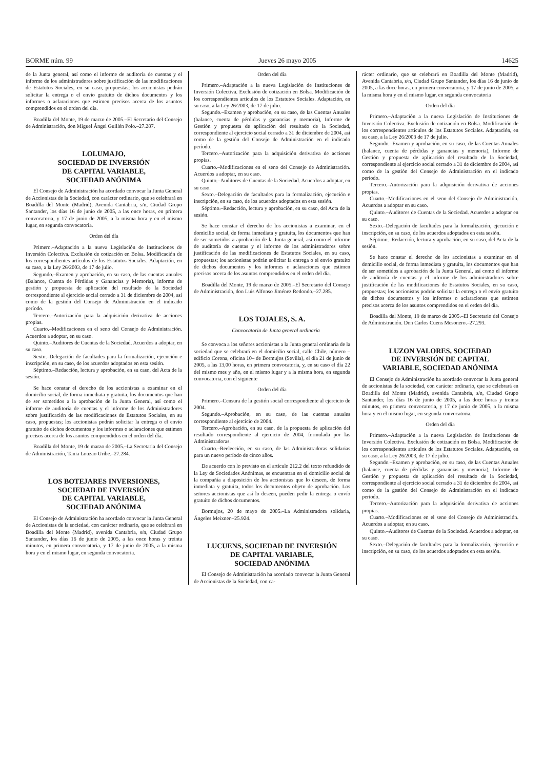BORME núm. 99 Jueves 26 mayo 2005 14625
de la Junta general, así como el informe de auditoría de cuentas y el informe de los administradores sobre justificación de las modificaciones de Estatutos Sociales, en su caso, propuestas; los accionistas podrán solicitar la entrega o el envío gratuito de dichos documentos y los informes o aclaraciones que estimen precisos acerca de los asuntos comprendidos en el orden del día.
Boadilla del Monte, 19 de marzo de 2005.–El Secretario del Consejo de Administración, don Miguel Ángel Guillén Polo.–27.287.
LOLUMAJO,
SOCIEDAD DE INVERSIÓN
DE CAPITAL VARIABLE,
SOCIEDAD ANÓNIMA
El Consejo de Administración ha acordado convocar la Junta General de Accionistas de la Sociedad, con carácter ordinario, que se celebrará en Boadilla del Monte (Madrid), Avenida Cantabria, s/n, Ciudad Grupo Santander, los días 16 de junio de 2005, a las once horas, en primera convocatoria, y 17 de junio de 2005, a la misma hora y en el mismo lugar, en segunda convocatoria.
Orden del día
Primero.–Adaptación a la nueva Legislación de Instituciones de Inversión Colectiva. Exclusión de cotización en Bolsa. Modificación de los correspondientes artículos de los Estatutos Sociales. Adaptación, en su caso, a la Ley 26/2003, de 17 de julio.
Segundo.–Examen y aprobación, en su caso, de las cuentas anuales (Balance, Cuenta de Pérdidas y Ganancias y Memoria), informe de gestión y propuesta de aplicación del resultado de la Sociedad correspondiente al ejercicio social cerrado a 31 de diciembre de 2004, así como de la gestión del Consejo de Administración en el indicado período.
Tercero.–Autorización para la adquisición derivativa de acciones propias.
Cuarto.–Modificaciones en el seno del Consejo de Administración. Acuerdos a adoptar, en su caso.
Quinto.–Auditores de Cuentas de la Sociedad. Acuerdos a adoptar, en su caso.
Sexto.–Delegación de facultades para la formalización, ejecución e inscripción, en su caso, de los acuerdos adoptados en esta sesión.
Séptimo.–Redacción, lectura y aprobación, en su caso, del Acta de la sesión.
Se hace constar el derecho de los accionistas a examinar en el domicilio social, de forma inmediata y gratuita, los documentos que han de ser sometidos a la aprobación de la Junta General, así como el informe de auditoría de cuentas y el informe de los Administradores sobre justificación de las modificaciones de Estatutos Sociales, en su caso, propuestas; los accionistas podrán solicitar la entrega o el envío gratuito de dichos documentos y los informes o aclaraciones que estimen precisos acerca de los asuntos comprendidos en el orden del día.
Boadilla del Monte, 19 de marzo de 2005.–La Secretaria del Consejo de Administración, Tania Louzao Uribe.–27.284.
LOS BOTEJARES INVERSIONES,
SOCIEDAD DE INVERSIÓN
DE CAPITAL VARIABLE,
SOCIEDAD ANÓNIMA
El Consejo de Administración ha acordado convocar la Junta General de Accionistas de la sociedad, con carácter ordinario, que se celebrará en Boadilla del Monte (Madrid), avenida Cantabria, s/n, Ciudad Grupo Santander, los días 16 de junio de 2005, a las once horas y treinta minutos, en primera convocatoria, y 17 de junio de 2005, a la misma hora y en el mismo lugar, en segunda convocatoria.
Orden del día
Primero.–Adaptación a la nueva Legislación de Instituciones de Inversión Colectiva. Exclusión de cotización en Bolsa. Modificación de los correspondientes artículos de los Estatutos Sociales. Adaptación, en su caso, a la Ley 26/2003, de 17 de julio.
Segundo.–Examen y aprobación, en su caso, de las Cuentas Anuales (balance, cuenta de pérdidas y ganancias y memoria), Informe de Gestión y propuesta de aplicación del resultado de la Sociedad, correspondiente al ejercicio social cerrado a 31 de diciembre de 2004, así como de la gestión del Consejo de Administración en el indicado período.
Tercero.–Autorización para la adquisición derivativa de acciones propias.
Cuarto.–Modificaciones en el seno del Consejo de Administración. Acuerdos a adoptar, en su caso.
Quinto.–Auditores de Cuentas de la Sociedad. Acuerdos a adoptar, en su caso.
Sexto.–Delegación de facultades para la formalización, ejecución e inscripción, en su caso, de los acuerdos adoptados en esta sesión.
Séptimo.–Redacción, lectura y aprobación, en su caso, del Acta de la sesión.
Se hace constar el derecho de los accionistas a examinar, en el domicilio social, de forma inmediata y gratuita, los documentos que han de ser sometidos a aprobación de la Junta general, así como el informe de auditoría de cuentas y el informe de los administradores sobre justificación de las modificaciones de Estatutos Sociales, en su caso, propuestas; los accionistas podrán solicitar la entrega o el envío gratuito de dichos documentos y los informes o aclaraciones que estimen precisos acerca de los asuntos comprendidos en el orden del día.
Boadilla del Monte, 19 de marzo de 2005.–El Secretario del Consejo de Administración, don Luis Alfonso Jiménez Redondo.–27.285.
LOS TOJALES, S. A.
Convocatoria de Junta general ordinaria
Se convoca a los señores accionistas a la Junta general ordinaria de la sociedad que se celebrará en el domicilio social, calle Chile, número –edificio Corona, oficina 10– de Bormujos (Sevilla), el día 21 de junio de 2005, a las 13,00 horas, en primera convocatoria, y, en su caso el día 22 del mismo mes y año, en el mismo lugar y a la misma hora, en segunda convocatoria, con el siguiente
Orden del día
Primero.–Censura de la gestión social correspondiente al ejercicio de 2004.
Segundo.–Aprobación, en su caso, de las cuentas anuales correspondiente al ejercicio de 2004.
Tercero.–Aprobación, en su caso, de la propuesta de aplicación del resultado correspondiente al ejercicio de 2004, formulada por las Administradoras.
Cuarto.–Reelección, en su caso, de las Administradoras solidarias para un nuevo período de cinco años.
De acuerdo con lo previsto en el artículo 212.2 del texto refundido de la Ley de Sociedades Anónimas, se encuentran en el domicilio social de la compañía a disposición de los accionistas que lo deseen, de forma inmediata y gratuita, todos los documentos objeto de aprobación. Los señores accionistas que así lo deseen, pueden pedir la entrega o envío gratuito de dichos documentos.
Bormujos, 20 de mayo de 2005.–La Administradora solidaria, Ángeles Meixner.–25.924.
LUCUENS, SOCIEDAD DE INVERSIÓN
DE CAPITAL VARIABLE,
SOCIEDAD ANÓNIMA
El Consejo de Administración ha acordado convocar la Junta General de Accionistas de la Sociedad, con ca-
rácter ordinario, que se celebrará en Boadilla del Monte (Madrid), Avenida Cantabria, s/n, Ciudad Grupo Santander, los días 16 de junio de 2005, a las doce horas, en primera convocatoria, y 17 de junio de 2005, a la misma hora y en el mismo lugar, en segunda convocatoria
Orden del día
Primero.–Adaptación a la nueva Legislación de Instituciones de Inversión Colectiva. Exclusión de cotización en Bolsa. Modificación de los correspondientes artículos de los Estatutos Sociales. Adaptación, en su caso, a la Ley 26/2003 de 17 de julio.
Segundo.–Examen y aprobación, en su caso, de las Cuentas Anuales (balance, cuenta de pérdidas y ganancias y memoria), Informe de Gestión y propuesta de aplicación del resultado de la Sociedad, correspondiente al ejercicio social cerrado a 31 de diciembre de 2004, así como de la gestión del Consejo de Administración en el indicado período.
Tercero.–Autorización para la adquisición derivativa de acciones propias.
Cuarto.–Modificaciones en el seno del Consejo de Administración. Acuerdos a adoptar en su caso.
Quinto.–Auditores de Cuentas de la Sociedad. Acuerdos a adoptar en su caso.
Sexto.–Delegación de facultades para la formalización, ejecución e inscripción, en su caso, de los acuerdos adoptados en esta sesión.
Séptimo.–Redacción, lectura y aprobación, en su caso, del Acta de la sesión.
Se hace constar el derecho de los accionistas a examinar en el domicilio social, de forma inmediata y gratuita, los documentos que han de ser sometidos a aprobación de la Junta General, así como el informe de auditoría de cuentas y el informe de los administradores sobre justificación de las modificaciones de Estatutos Sociales, en su caso, propuestas; los accionistas podrán solicitar la entrega o el envío gratuito de dichos documentos y los informes o aclaraciones que estimen precisos acerca de los asuntos comprendidos en el orden del día.
Boadilla del Monte, 19 de marzo de 2005.–El Secretario del Consejo de Administración. Don Carlos Cuens Mesonero.–27.293.
LUZON VALORES, SOCIEDAD
DE INVERSIÓN DE CAPITAL
VARIABLE, SOCIEDAD ANÓNIMA
El Consejo de Administración ha acordado convocar la Junta general de accionistas de la sociedad, con carácter ordinario, que se celebrará en Boadilla del Monte (Madrid), avenida Cantabria, s/n, Ciudad Grupo Santander, los días 16 de junio de 2005, a las doce horas y treinta minutos, en primera convocatoria, y 17 de junio de 2005, a la misma hora y en el mismo lugar, en segunda convocatoria.
Orden del día
Primero.–Adaptación a la nueva Legislación de Instituciones de Inversión Colectiva. Exclusión de cotización en Bolsa. Modificación de los correspondientes artículos de los Estatutos Sociales. Adaptación, en su caso, a la Ley 26/2003, de 17 de julio.
Segundo.–Examen y aprobación, en su caso, de las Cuentas Anuales (balance, cuenta de pérdidas y ganancias y memoria), Informe de Gestión y propuesta de aplicación del resultado de la Sociedad, correspondiente al ejercicio social cerrado a 31 de diciembre de 2004, así como de la gestión del Consejo de Administración en el indicado período.
Tercero.–Autorización para la adquisición derivativa de acciones propias.
Cuarto.–Modificaciones en el seno del Consejo de Administración. Acuerdos a adoptar, en su caso.
Quinto.–Auditores de Cuentas de la Sociedad. Acuerdos a adoptar, en su caso.
Sexto.–Delegación de facultades para la formalización, ejecución e inscripción, en su caso, de los acuerdos adoptados en esta sesión.